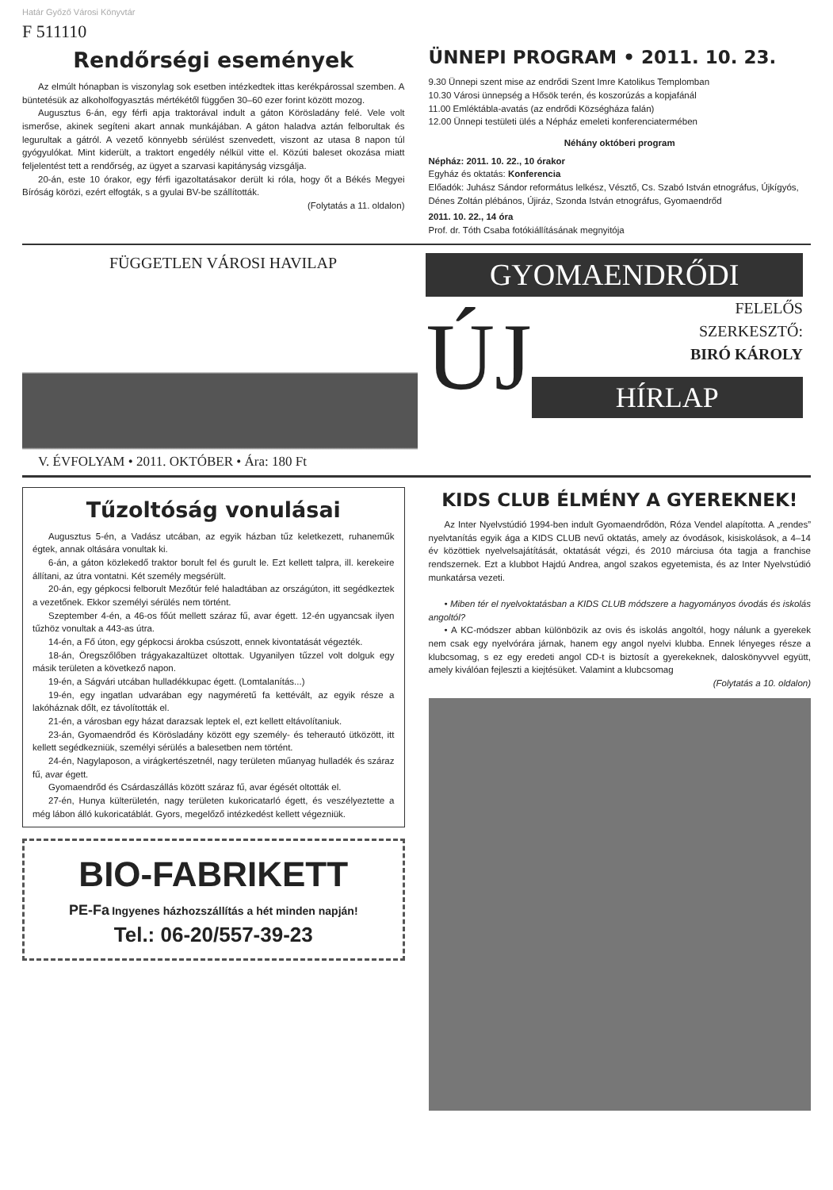Határ Győző Városi Könyvtár
F 511110
Rendőrségi események
Az elmúlt hónapban is viszonylag sok esetben intézkedtek ittas kerékpárossal szemben. A büntetésük az alkoholfogyasztás mértékétől függően 30–60 ezer forint között mozog.
Augusztus 6-án, egy férfi apja traktorával indult a gáton Körösladány felé. Vele volt ismerőse, akinek segíteni akart annak munkájában. A gáton haladva aztán felborultak és legurultak a gátról. A vezető könnyebb sérülést szenvedett, viszont az utasa 8 napon túl gyógyulókat. Mint kiderült, a traktort engedély nélkül vitte el. Közúti baleset okozása miatt feljelentést tett a rendőrség, az ügyet a szarvasi kapitányság vizsgálja.
20-án, este 10 órakor, egy férfi igazoltatásakor derült ki róla, hogy őt a Békés Megyei Bíróság körözi, ezért elfogták, s a gyulai BV-be szállították.
(Folytatás a 11. oldalon)
ÜNNEPI PROGRAM • 2011. 10. 23.
9.30 Ünnepi szent mise az endrődi Szent Imre Katolikus Templomban
10.30 Városi ünnepség a Hősök terén, és koszorúzás a kopjafánál
11.00 Emléktábla-avatás (az endrődi Községháza falán)
12.00 Ünnepi testületi ülés a Népház emeleti konferenciatermében
Néhány októberi program
Népház: 2011. 10. 22., 10 órakor
Egyház és oktatás: Konferencia
Előadók: Juhász Sándor református lelkész, Vésztő, Cs. Szabó István etnográfus, Újkígyós, Dénes Zoltán plébános, Újiráz, Szonda István etnográfus, Gyomaendrőd
2011. 10. 22., 14 óra
Prof. dr. Tóth Csaba fotókiállításának megnyitója
FÜGGETLEN VÁROSI HAVILAP
V. ÉVFOLYAM • 2011. OKTÓBER • Ára: 180 Ft
GYOMAENDRŐDI
ÚJ
FELELŐS
SZERKESZTŐ:
BIRÓ KÁROLY
HÍRLAP
Tűzoltóság vonulásai
Augusztus 5-én, a Vadász utcában, az egyik házban tűz keletkezett, ruhaneműk égtek, annak oltására vonultak ki.
6-án, a gáton közlekedő traktor borult fel és gurult le. Ezt kellett talpra, ill. kerekeire állítani, az útra vontatni. Két személy megsérült.
20-án, egy gépkocsi felborult Mezőtúr felé haladtában az országúton, itt segédkeztek a vezetőnek. Ekkor személyi sérülés nem történt.
Szeptember 4-én, a 46-os főút mellett száraz fű, avar égett. 12-én ugyancsak ilyen tűzhöz vonultak a 443-as útra.
14-én, a Fő úton, egy gépkocsi árokba csúszott, ennek kivontatását végezték.
18-án, Öregszőlőben trágyakazaltüzet oltottak. Ugyanilyen tűzzel volt dolguk egy másik területen a következő napon.
19-én, a Ságvári utcában hulladékkupac égett. (Lomtalanítás...)
19-én, egy ingatlan udvarában egy nagyméretű fa kettévált, az egyik része a lakóháznak dőlt, ez távolították el.
21-én, a városban egy házat darazsak leptek el, ezt kellett eltávolítaniuk.
23-án, Gyomaendrőd és Körösladány között egy személy- és teherautó ütközött, itt kellett segédkezniük, személyi sérülés a balesetben nem történt.
24-én, Nagylaposon, a virágkertészetnél, nagy területen műanyag hulladék és száraz fű, avar égett.
Gyomaendrőd és Csárdaszállás között száraz fű, avar égését oltották el.
27-én, Hunya külterületén, nagy területen kukoricatarló égett, és veszélyeztette a még lábon álló kukoricatáblát. Gyors, megelőző intézkedést kellett végezniük.
BIO-FABRIKETT
PE-Fa Ingyenes házhozszállítás a hét minden napján!
Tel.: 06-20/557-39-23
KIDS CLUB ÉLMÉNY A GYEREKNEK!
Az Inter Nyelvstúdió 1994-ben indult Gyomaendrődön, Róza Vendel alapította. A „rendes” nyelvtanítás egyik ága a KIDS CLUB nevű oktatás, amely az óvodások, kisiskolások, a 4–14 év közöttiek nyelvelsajátítását, oktatását végzi, és 2010 márciusa óta tagja a franchise rendszernek. Ezt a klubbot Hajdú Andrea, angol szakos egyetemista, és az Inter Nyelvstúdió munkatársa vezeti.
• Miben tér el nyelvoktatásban a KIDS CLUB módszere a hagyományos óvodás és iskolás angoltól?
• A KC-módszer abban különbözik az ovis és iskolás angoltól, hogy nálunk a gyerekek nem csak egy nyelvórára járnak, hanem egy angol nyelvi klubba. Ennek lényeges része a klubcsomag, s ez egy eredeti angol CD-t is biztosít a gyerekeknek, daloskönyvvel együtt, amely kiválóan fejleszti a kiejtésüket. Valamint a klubcsomag
(Folytatás a 10. oldalon)